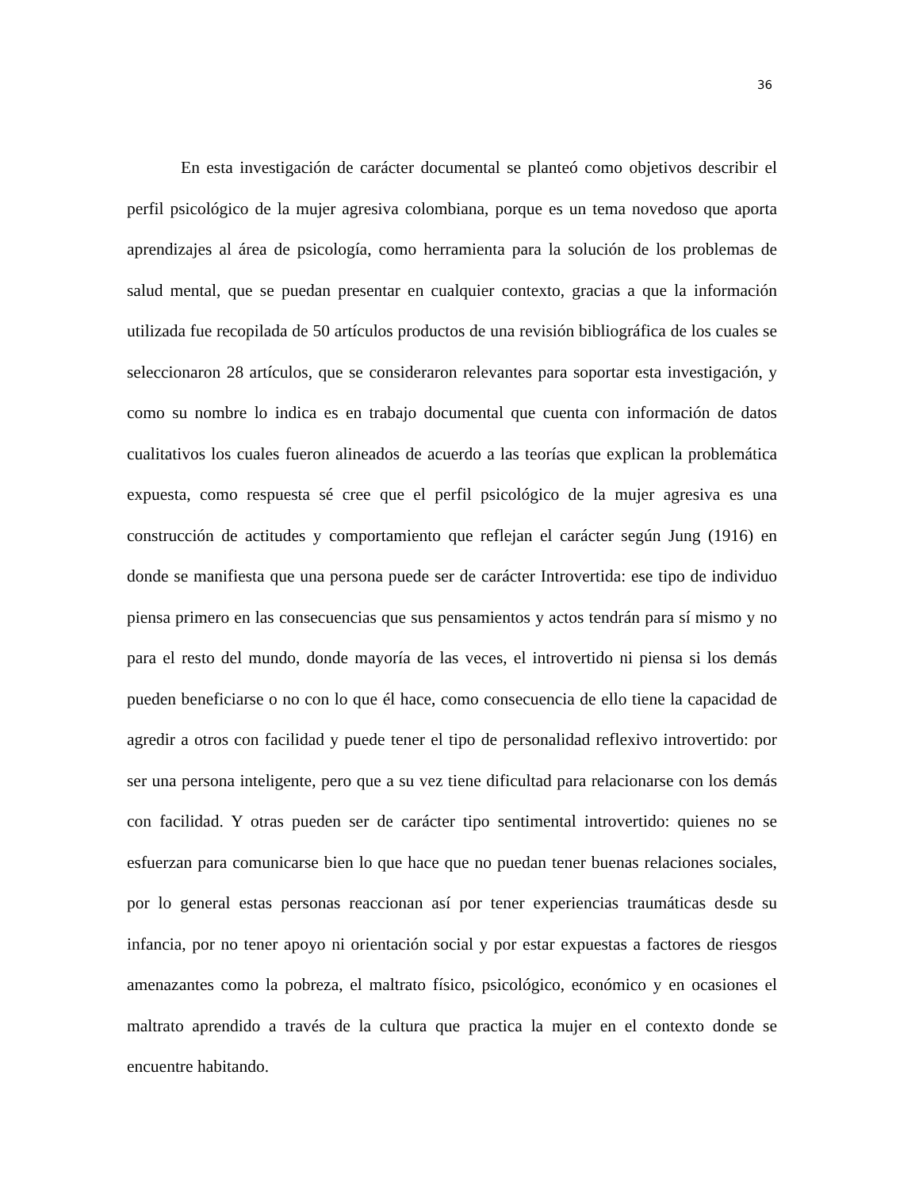36
En esta investigación de carácter documental se planteó como objetivos describir el perfil psicológico de la mujer agresiva colombiana, porque es un tema novedoso que aporta aprendizajes al área de psicología, como herramienta para la solución de los problemas de salud mental, que se puedan presentar en cualquier contexto, gracias a que la información utilizada fue recopilada de 50 artículos productos de una revisión bibliográfica de los cuales se seleccionaron 28 artículos, que se consideraron relevantes para soportar esta investigación, y como su nombre lo indica es en trabajo documental que cuenta con información de datos cualitativos los cuales fueron alineados de acuerdo a las teorías que explican la problemática expuesta, como respuesta sé cree que el perfil psicológico de la mujer agresiva es una construcción de actitudes y comportamiento que reflejan el carácter según Jung (1916) en donde se manifiesta que una persona puede ser de carácter Introvertida: ese tipo de individuo piensa primero en las consecuencias que sus pensamientos y actos tendrán para sí mismo y no para el resto del mundo, donde mayoría de las veces, el introvertido ni piensa si los demás pueden beneficiarse o no con lo que él hace, como consecuencia de ello tiene la capacidad de agredir a otros con facilidad y puede tener el tipo de personalidad reflexivo introvertido: por ser una persona inteligente, pero que a su vez tiene dificultad para relacionarse con los demás con facilidad. Y otras pueden ser de carácter tipo sentimental introvertido: quienes no se esfuerzan para comunicarse bien lo que hace que no puedan tener buenas relaciones sociales, por lo general estas personas reaccionan así por tener experiencias traumáticas desde su infancia, por no tener apoyo ni orientación social y por estar expuestas a factores de riesgos amenazantes como la pobreza, el maltrato físico, psicológico, económico y en ocasiones el maltrato aprendido a través de la cultura que practica la mujer en el contexto donde se encuentre habitando.